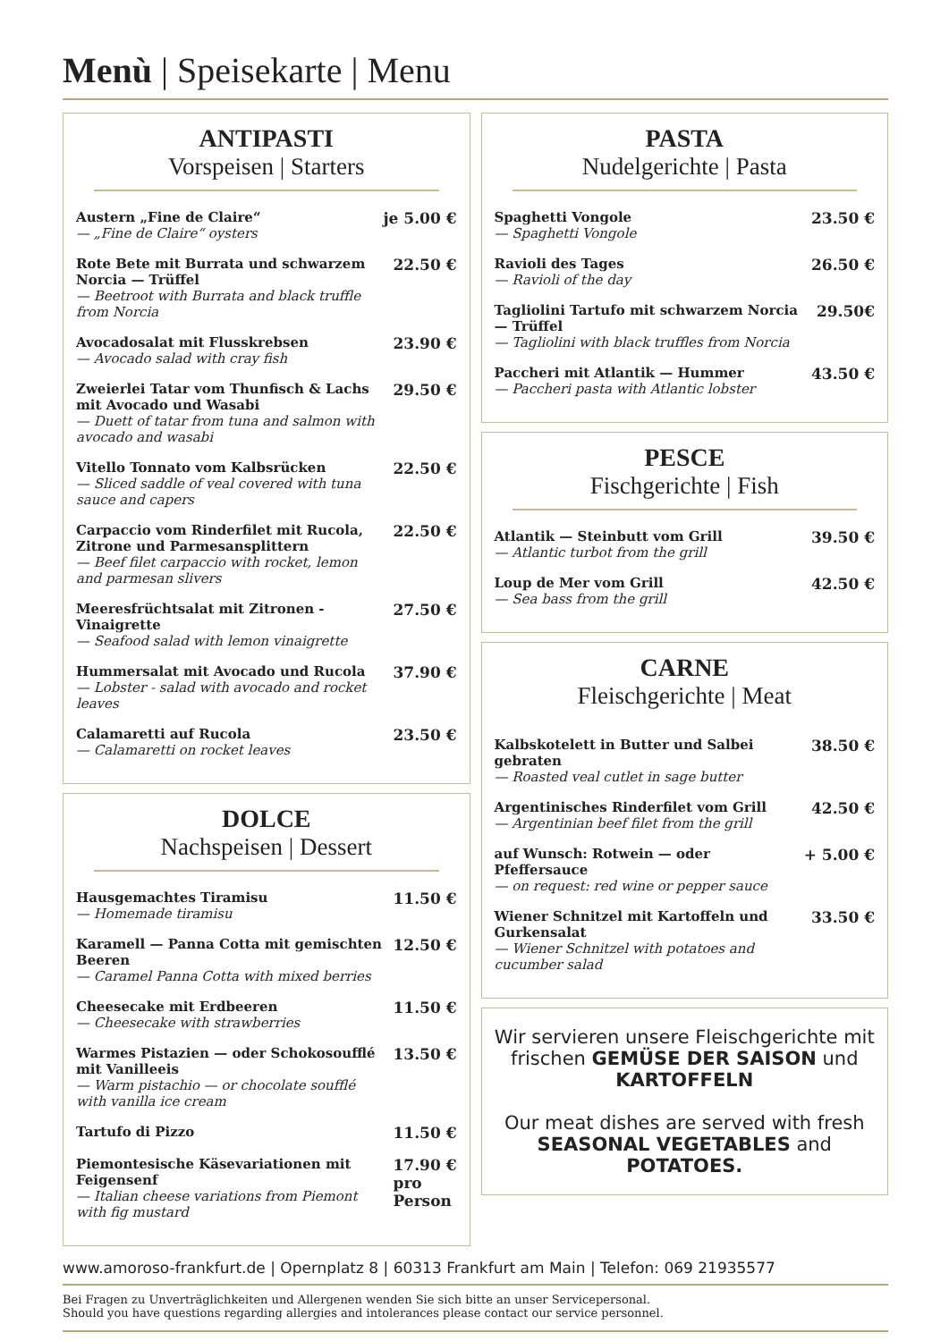Menù | Speisekarte | Menu
ANTIPASTI
Vorspeisen | Starters
Austern „Fine de Claire“— „Fine de Claire“ oysters
je 5.00 €
Rote Bete mit Burrata und schwarzem Norcia — Trüffel
— Beetroot with Burrata and black truffle from Norcia
22.50 €
Avocadosalat mit Flusskrebsen
— Avocado salad with cray fish
23.90 €
Zweierlei Tatar vom Thunfisch & Lachs mit Avocado und Wasabi
— Duett of tatar from tuna and salmon with avocado and wasabi
29.50 €
Vitello Tonnato vom Kalbsrücken
— Sliced saddle of veal covered with tuna sauce and capers
22.50 €
Carpaccio vom Rinderfilet mit Rucola, Zitrone und Parmesansplittern
— Beef filet carpaccio with rocket, lemon and parmesan slivers
22.50 €
Meeresfrüchtsalat mit Zitronen - Vinaigrette
— Seafood salad with lemon vinaigrette
27.50 €
Hummersalat mit Avocado und Rucola
— Lobster - salad with avocado and rocket leaves
37.90 €
Calamaretti auf Rucola
— Calamaretti on rocket leaves
23.50 €
DOLCE
Nachspeisen | Dessert
Hausgemachtes Tiramisu
— Homemade tiramisu
11.50 €
Karamell — Panna Cotta mit gemischten Beeren
— Caramel Panna Cotta with mixed berries
12.50 €
Cheesecake mit Erdbeeren
— Cheesecake with strawberries
11.50 €
Warmes Pistazien — oder Schokosoufflé mit Vanilleeis
— Warm pistachio — or chocolate soufflé with vanilla ice cream
13.50 €
Tartufo di Pizzo 11.50 €
Piemontesische Käsevariationen mit Feigensenf
— Italian cheese variations from Piemont with fig mustard
17.90 €
pro
Person
PASTA
Nudelgerichte | Pasta
Spaghetti Vongole
— Spaghetti Vongole
23.50 €
Ravioli des Tages
— Ravioli of the day
26.50 €
Tagliolini Tartufo mit schwarzem Norcia — Trüffel
— Tagliolini with black truffles from Norcia
29.50€
Paccheri mit Atlantik — Hummer
— Paccheri pasta with Atlantic lobster
43.50 €
PESCE
Fischgerichte | Fish
Atlantik — Steinbutt vom Grill
— Atlantic turbot from the grill
39.50 €
Loup de Mer vom Grill
— Sea bass from the grill
42.50 €
CARNE
Fleischgerichte | Meat
Kalbskotelett in Butter und Salbei gebraten
— Roasted veal cutlet in sage butter
38.50 €
Argentinisches Rinderfilet vom Grill
— Argentinian beef filet from the grill
42.50 €
auf Wunsch: Rotwein — oder Pfeffersauce
— on request: red wine or pepper sauce
+ 5.00 €
Wiener Schnitzel mit Kartoffeln und Gurkensalat
— Wiener Schnitzel with potatoes and cucumber salad
33.50 €
Wir servieren unsere Fleischgerichte mit frischen GEMÜSE DER SAISON und KARTOFFELN
Our meat dishes are served with fresh SEASONAL VEGETABLES and POTATOES.
www.amoroso-frankfurt.de | Opernplatz 8 | 60313 Frankfurt am Main | Telefon: 069 21935577
Bei Fragen zu Unverträglichkeiten und Allergenen wenden Sie sich bitte an unser Servicepersonal.
Should you have questions regarding allergies and intolerances please contact our service personnel.